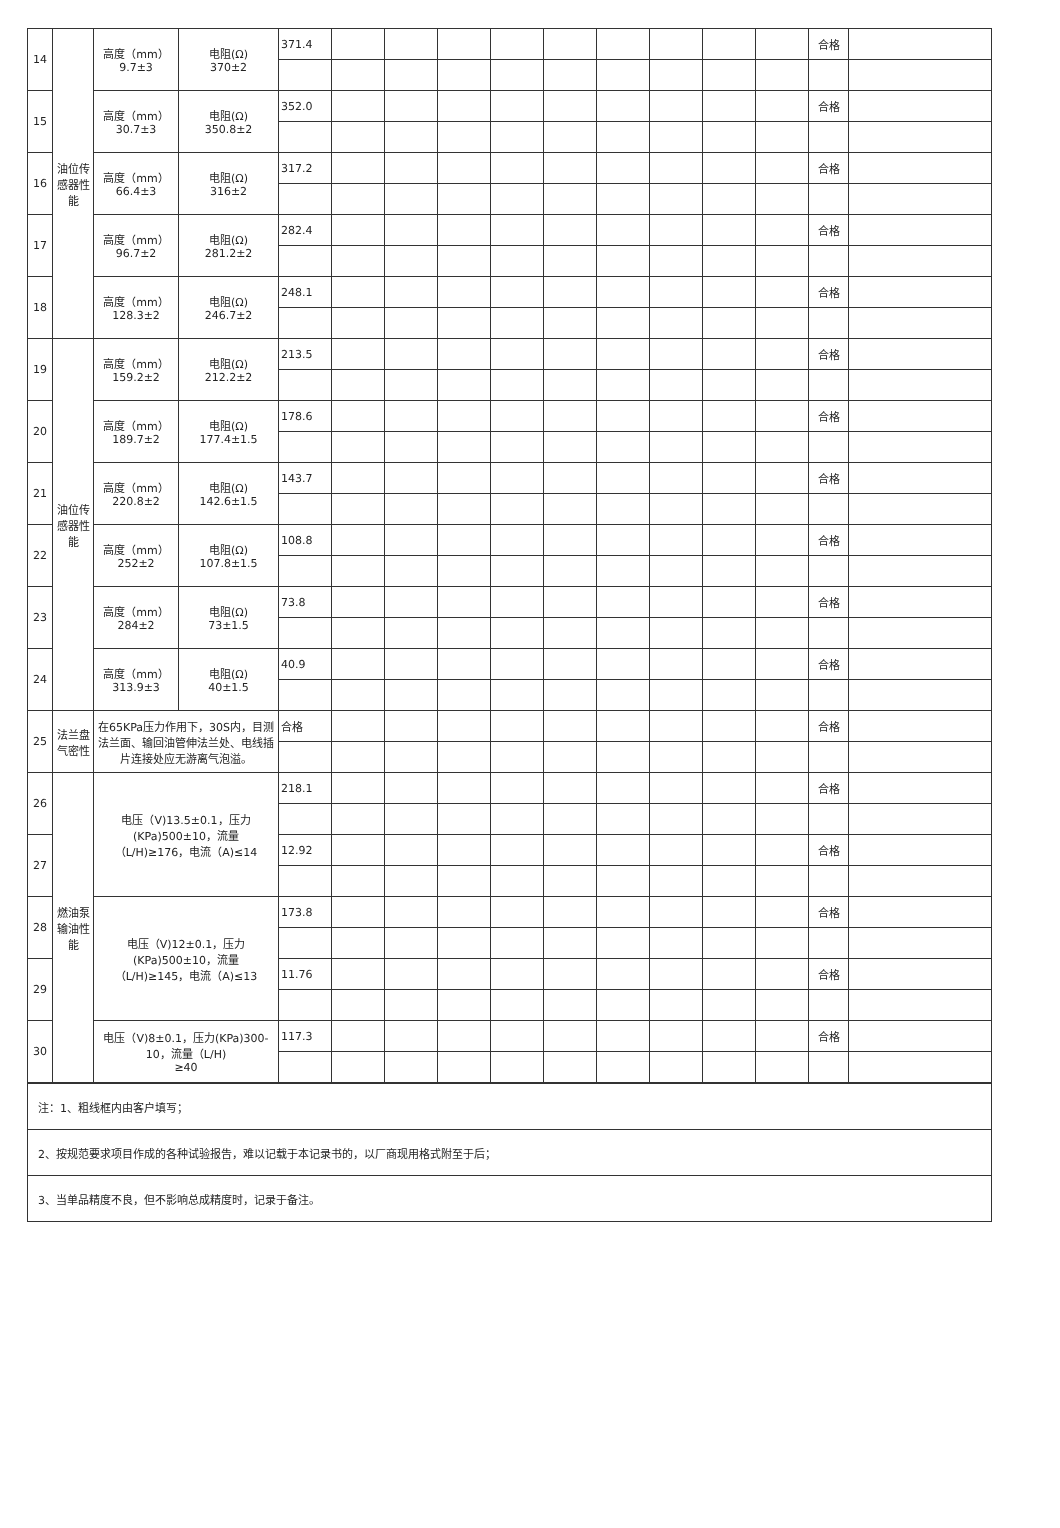| 14 | 油位传感器性能 | 高度（mm） 9.7±3 | 电阻(Ω) 370±2 | 371.4 | | | | | | | | | | 合格 | |
| 15 | | 高度（mm） 30.7±3 | 电阻(Ω) 350.8±2 | 352.0 | | | | | | | | | | 合格 | |
| 16 | | 高度（mm） 66.4±3 | 电阻(Ω) 316±2 | 317.2 | | | | | | | | | | 合格 | |
| 17 | | 高度（mm） 96.7±2 | 电阻(Ω) 281.2±2 | 282.4 | | | | | | | | | | 合格 | |
| 18 | | 高度（mm） 128.3±2 | 电阻(Ω) 246.7±2 | 248.1 | | | | | | | | | | 合格 | |
| 19 | 油位传感器性能 | 高度（mm） 159.2±2 | 电阻(Ω) 212.2±2 | 213.5 | | | | | | | | | | 合格 | |
| 20 | | 高度（mm） 189.7±2 | 电阻(Ω) 177.4±1.5 | 178.6 | | | | | | | | | | 合格 | |
| 21 | | 高度（mm） 220.8±2 | 电阻(Ω) 142.6±1.5 | 143.7 | | | | | | | | | | 合格 | |
| 22 | | 高度（mm） 252±2 | 电阻(Ω) 107.8±1.5 | 108.8 | | | | | | | | | | 合格 | |
| 23 | | 高度（mm） 284±2 | 电阻(Ω) 73±1.5 | 73.8 | | | | | | | | | | 合格 | |
| 24 | | 高度（mm） 313.9±3 | 电阻(Ω) 40±1.5 | 40.9 | | | | | | | | | | 合格 | |
| 25 | 法兰盘气密性 | 在65KPa压力作用下，30S内，目测法兰面、输回油管伸法兰处、电线插片连接处应无游离气泡溢。 | | 合格 | | | | | | | | | | 合格 | |
| 26 | 燃油泵输油性能 | 电压（V)13.5±0.1，压力(KPa)500±10，流量（L/H)≥176，电流（A)≤14 | | 218.1 | | | | | | | | | | 合格 | |
| 27 | | | | 12.92 | | | | | | | | | | 合格 | |
| 28 | | 电压（V)12±0.1，压力(KPa)500±10，流量（L/H)≥145，电流（A)≤13 | | 173.8 | | | | | | | | | | 合格 | |
| 29 | | | | 11.76 | | | | | | | | | | 合格 | |
| 30 | | 电压（V)8±0.1，压力(KPa)300-10，流量（L/H) ≥40 | | 117.3 | | | | | | | | | | 合格 | |
| 注：1、粗线框内由客户填写； |
| 2、按规范要求项目作成的各种试验报告，难以记载于本记录书的，以厂商现用格式附至于后； |
| 3、当单品精度不良，但不影响总成精度时，记录于备注。 |